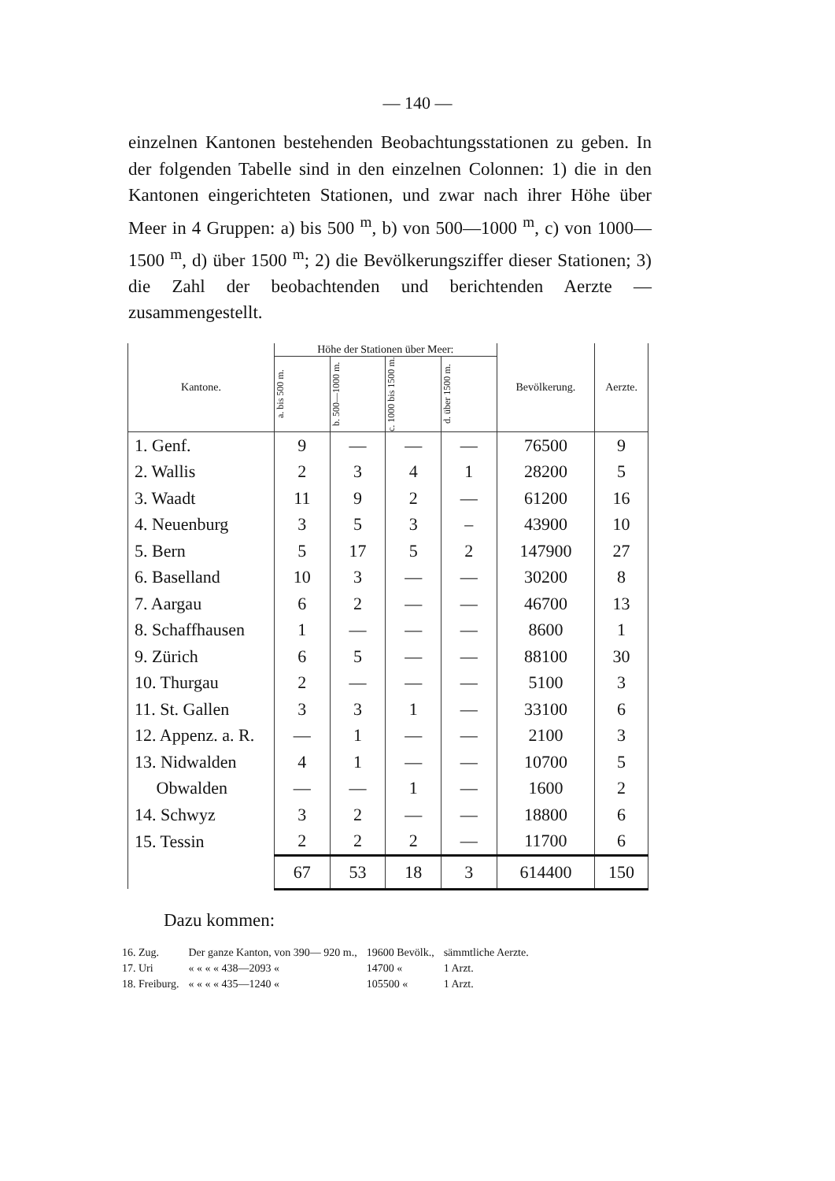— 140 —
einzelnen Kantonen bestehenden Beobachtungsstationen zu geben. In der folgenden Tabelle sind in den einzelnen Colonnen: 1) die in den Kantonen eingerichteten Stationen, und zwar nach ihrer Höhe über Meer in 4 Gruppen: a) bis 500 <sup>m</sup>, b) von 500—1000 <sup>m</sup>, c) von 1000—1500 <sup>m</sup>, d) über 1500 <sup>m</sup>; 2) die Bevölkerungsziffer dieser Stationen; 3) die Zahl der beobachtenden und berichtenden Aerzte — zusammengestellt.
| Kantone. | Höhe der Stationen über Meer: | | | | Bevölkerung. | Aerzte. |
| --- | --- | --- | --- | --- | --- | --- |
| | a. bis 500 m. | b. 500—1000 m. | c. 1000 bis 1500 m. | d. über 1500 m. | | |
| 1. Genf. | 9 | — | — | — | 76500 | 9 |
| 2. Wallis | 2 | 3 | 4 | 1 | 28200 | 5 |
| 3. Waadt | 11 | 9 | 2 | — | 61200 | 16 |
| 4. Neuenburg | 3 | 5 | 3 | – | 43900 | 10 |
| 5. Bern | 5 | 17 | 5 | 2 | 147900 | 27 |
| 6. Baselland | 10 | 3 | — | — | 30200 | 8 |
| 7. Aargau | 6 | 2 | — | — | 46700 | 13 |
| 8. Schaffhausen | 1 | — | — | — | 8600 | 1 |
| 9. Zürich | 6 | 5 | — | — | 88100 | 30 |
| 10. Thurgau | 2 | — | — | — | 5100 | 3 |
| 11. St. Gallen | 3 | 3 | 1 | — | 33100 | 6 |
| 12. Appenz. a. R. | — | 1 | — | — | 2100 | 3 |
| 13. Nidwalden | 4 | 1 | — | — | 10700 | 5 |
| Obwalden | — | — | 1 | — | 1600 | 2 |
| 14. Schwyz | 3 | 2 | — | — | 18800 | 6 |
| 15. Tessin | 2 | 2 | 2 | — | 11700 | 6 |
| | 67 | 53 | 18 | 3 | 614400 | 150 |
Dazu kommen:
| 16. Zug. | Der ganze Kanton, von 390— 920 m., | 19600 Bevölk., | sämmtliche Aerzte. |
| 17. Uri | « « « « 438—2093 « | 14700 « | 1 Arzt. |
| 18. Freiburg. | « « « « 435—1240 « | 105500 « | 1 Arzt. |